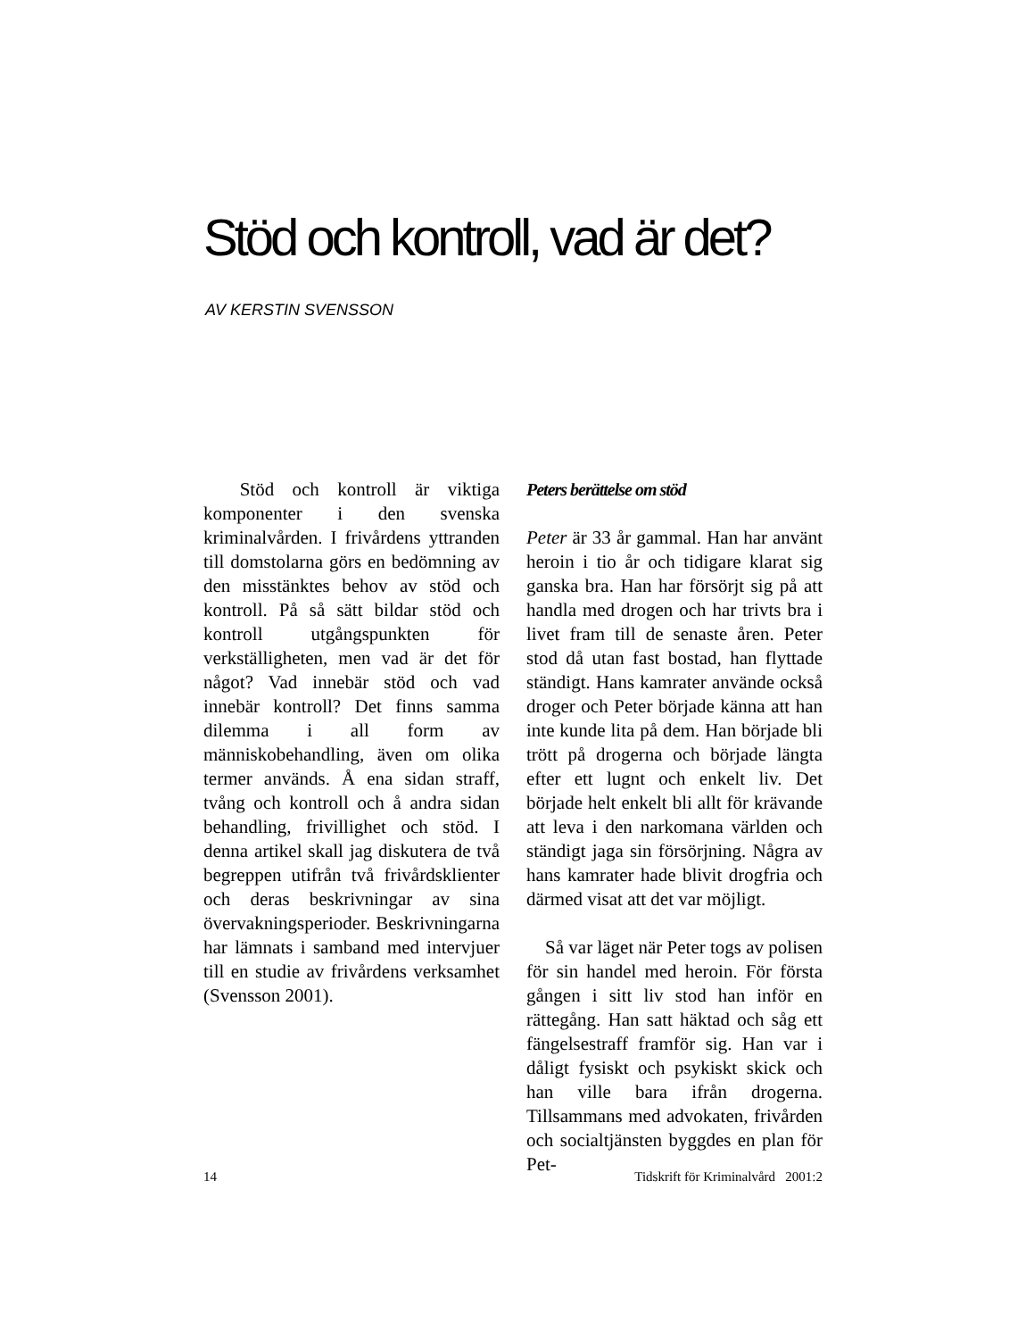Stöd och kontroll, vad är det?
AV KERSTIN SVENSSON
Stöd och kontroll är viktiga komponenter i den svenska kriminalvården. I frivårdens yttranden till domstolarna görs en bedömning av den misstänktes behov av stöd och kontroll. På så sätt bildar stöd och kontroll utgångspunkten för verkställigheten, men vad är det för något? Vad innebär stöd och vad innebär kontroll? Det finns samma dilemma i all form av människobehandling, även om olika termer används. Å ena sidan straff, tvång och kontroll och å andra sidan behandling, frivillighet och stöd. I denna artikel skall jag diskutera de två begreppen utifrån två frivårdsklienter och deras beskrivningar av sina övervakningsperioder. Beskrivningarna har lämnats i samband med intervjuer till en studie av frivårdens verksamhet (Svensson 2001).
Peters berättelse om stöd
Peter är 33 år gammal. Han har använt heroin i tio år och tidigare klarat sig ganska bra. Han har försörjt sig på att handla med drogen och har trivts bra i livet fram till de senaste åren. Peter stod då utan fast bostad, han flyttade ständigt. Hans kamrater använde också droger och Peter började känna att han inte kunde lita på dem. Han började bli trött på drogerna och började längta efter ett lugnt och enkelt liv. Det började helt enkelt bli allt för krävande att leva i den narkomana världen och ständigt jaga sin försörjning. Några av hans kamrater hade blivit drogfria och därmed visat att det var möjligt.
Så var läget när Peter togs av polisen för sin handel med heroin. För första gången i sitt liv stod han inför en rättegång. Han satt häktad och såg ett fängelsestraff framför sig. Han var i dåligt fysiskt och psykiskt skick och han ville bara ifrån drogerna. Tillsammans med advokaten, frivården och socialtjänsten byggdes en plan för Pet-
14 Tidskrift för Kriminalvård 2001:2